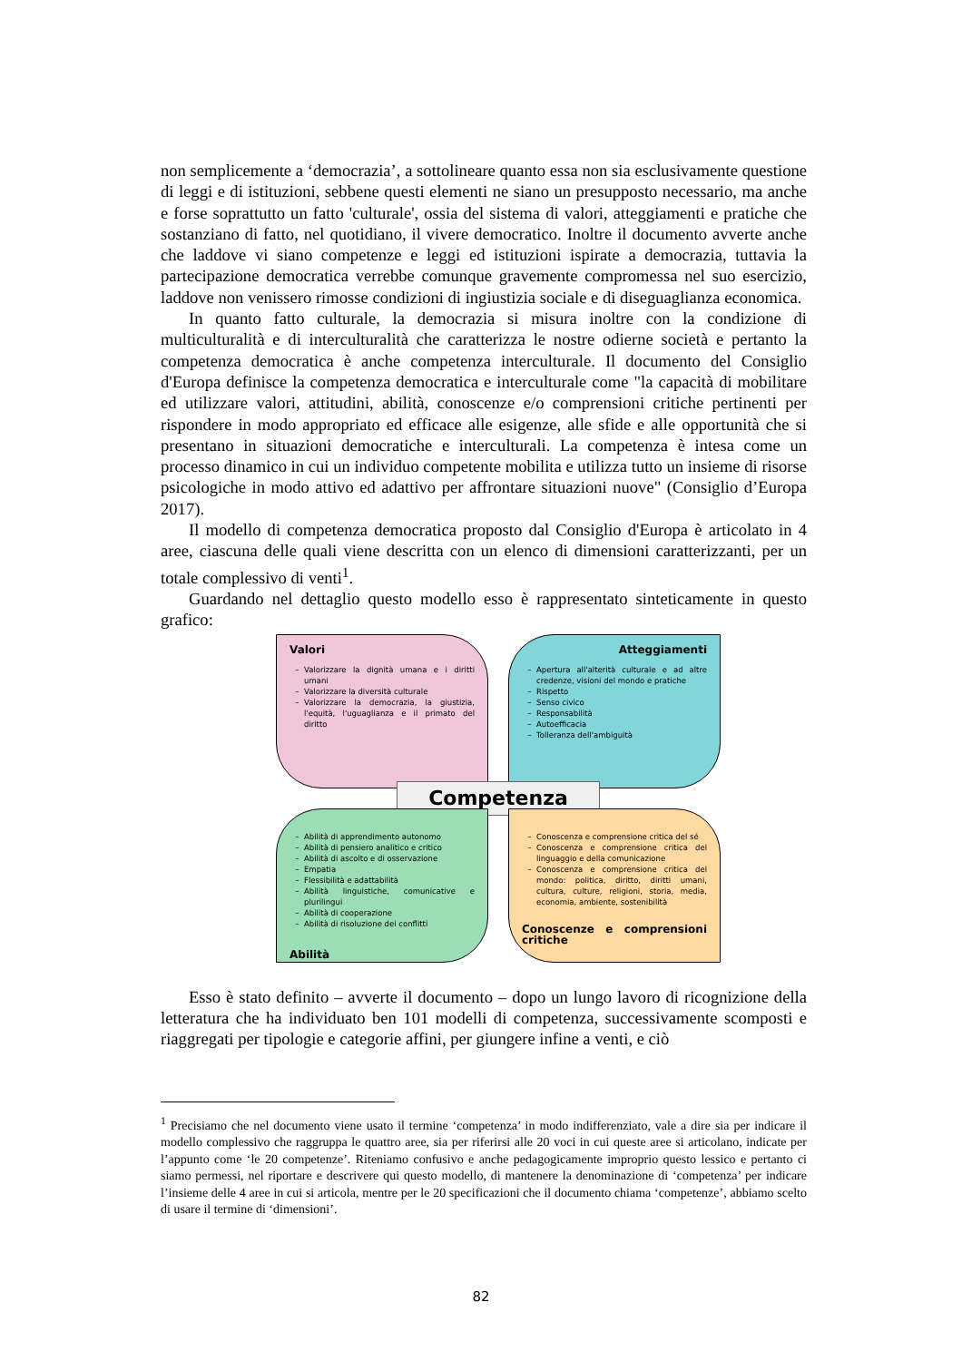non semplicemente a ‘democrazia’, a sottolineare quanto essa non sia esclusivamente questione di leggi e di istituzioni, sebbene questi elementi ne siano un presupposto necessario, ma anche e forse soprattutto un fatto 'culturale', ossia del sistema di valori, atteggiamenti e pratiche che sostanziano di fatto, nel quotidiano, il vivere democratico. Inoltre il documento avverte anche che laddove vi siano competenze e leggi ed istituzioni ispirate a democrazia, tuttavia la partecipazione democratica verrebbe comunque gravemente compromessa nel suo esercizio, laddove non venissero rimosse condizioni di ingiustizia sociale e di diseguaglianza economica.
In quanto fatto culturale, la democrazia si misura inoltre con la condizione di multiculturalità e di interculturalità che caratterizza le nostre odierne società e pertanto la competenza democratica è anche competenza interculturale. Il documento del Consiglio d'Europa definisce la competenza democratica e interculturale come "la capacità di mobilitare ed utilizzare valori, attitudini, abilità, conoscenze e/o comprensioni critiche pertinenti per rispondere in modo appropriato ed efficace alle esigenze, alle sfide e alle opportunità che si presentano in situazioni democratiche e interculturali. La competenza è intesa come un processo dinamico in cui un individuo competente mobilita e utilizza tutto un insieme di risorse psicologiche in modo attivo ed adattivo per affrontare situazioni nuove" (Consiglio d’Europa 2017).
Il modello di competenza democratica proposto dal Consiglio d'Europa è articolato in 4 aree, ciascuna delle quali viene descritta con un elenco di dimensioni caratterizzanti, per un totale complessivo di venti<sup>1</sup>.
Guardando nel dettaglio questo modello esso è rappresentato sinteticamente in questo grafico:
Valori
Valorizzare la dignità umana e i diritti umani
Valorizzare la diversità culturale
Valorizzare la democrazia, la giustizia, l'equità, l'uguaglianza e il primato del diritto
Atteggiamenti
Apertura all'alterità culturale e ad altre credenze, visioni del mondo e pratiche
Rispetto
Senso civico
Responsabilità
Autoefficacia
Tolleranza dell'ambiguità
Competenza
Abilità di apprendimento autonomo
Abilità di pensiero analitico e critico
Abilità di ascolto e di osservazione
Empatia
Flessibilità e adattabilità
Abilità linguistiche, comunicative e plurilingui
Abilità di cooperazione
Abilità di risoluzione dei conflitti
Abilità
Conoscenza e comprensione critica del sé
Conoscenza e comprensione critica del linguaggio e della comunicazione
Conoscenza e comprensione critica del mondo: politica, diritto, diritti umani, cultura, culture, religioni, storia, media, economia, ambiente, sostenibilità
Conoscenze e comprensioni critiche
Esso è stato definito – avverte il documento – dopo un lungo lavoro di ricognizione della letteratura che ha individuato ben 101 modelli di competenza, successivamente scomposti e riaggregati per tipologie e categorie affini, per giungere infine a venti, e ciò
<sup>1</sup> Precisiamo che nel documento viene usato il termine ‘competenza’ in modo indifferenziato, vale a dire sia per indicare il modello complessivo che raggruppa le quattro aree, sia per riferirsi alle 20 voci in cui queste aree si articolano, indicate per l’appunto come ‘le 20 competenze’. Riteniamo confusivo e anche pedagogicamente improprio questo lessico e pertanto ci siamo permessi, nel riportare e descrivere qui questo modello, di mantenere la denominazione di ‘competenza’ per indicare l’insieme delle 4 aree in cui si articola, mentre per le 20 specificazioni che il documento chiama ‘competenze’, abbiamo scelto di usare il termine di ‘dimensioni’.
82